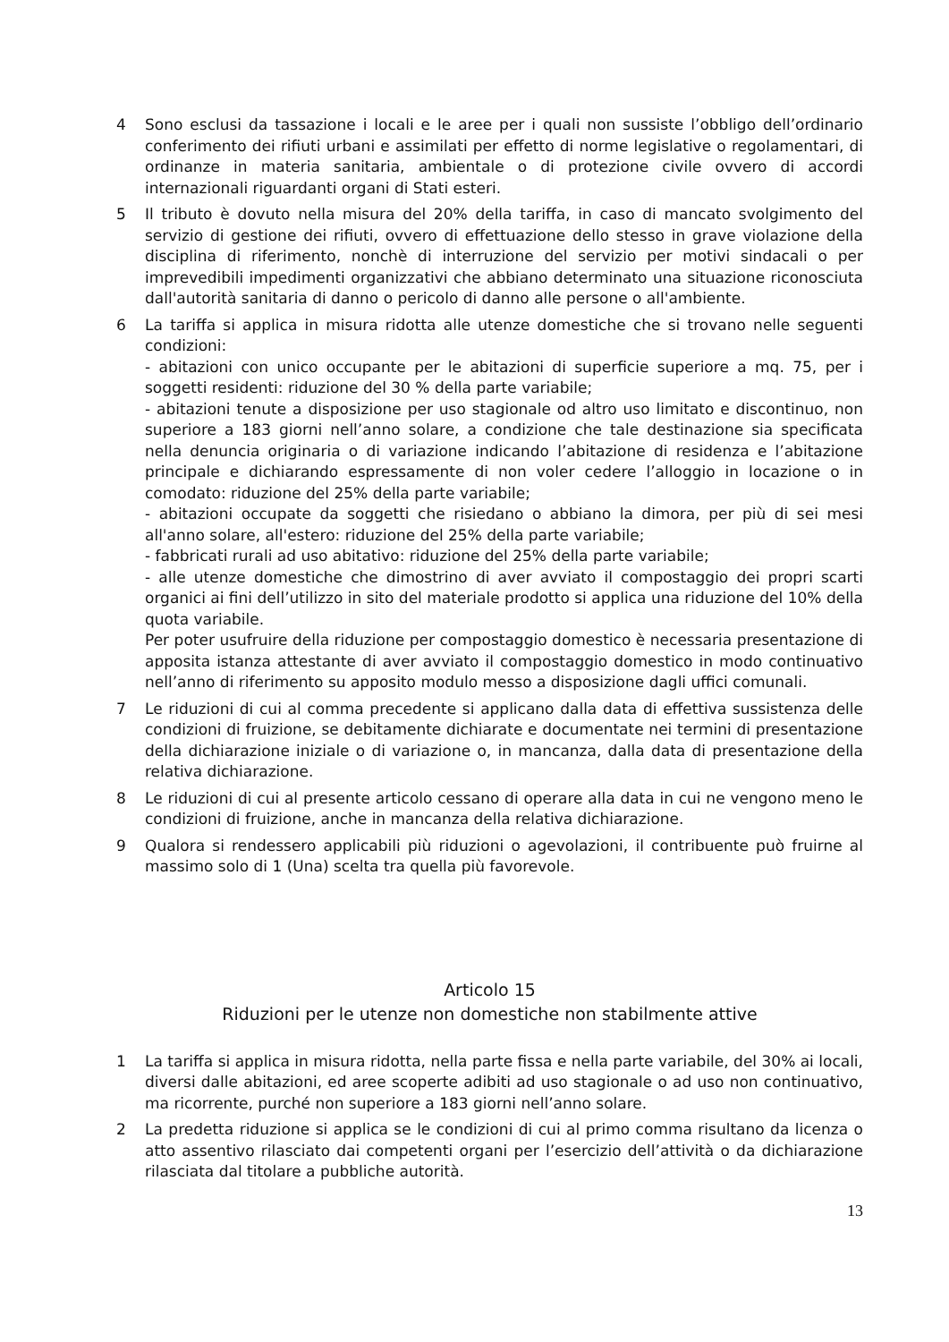4 Sono esclusi da tassazione i locali e le aree per i quali non sussiste l’obbligo dell’ordinario conferimento dei rifiuti urbani e assimilati per effetto di norme legislative o regolamentari, di ordinanze in materia sanitaria, ambientale o di protezione civile ovvero di accordi internazionali riguardanti organi di Stati esteri.
5 Il tributo è dovuto nella misura del 20% della tariffa, in caso di mancato svolgimento del servizio di gestione dei rifiuti, ovvero di effettuazione dello stesso in grave violazione della disciplina di riferimento, nonchè di interruzione del servizio per motivi sindacali o per imprevedibili impedimenti organizzativi che abbiano determinato una situazione riconosciuta dall'autorità sanitaria di danno o pericolo di danno alle persone o all'ambiente.
6 La tariffa si applica in misura ridotta alle utenze domestiche che si trovano nelle seguenti condizioni:
- abitazioni con unico occupante per le abitazioni di superficie superiore a mq. 75, per i soggetti residenti: riduzione del 30 % della parte variabile;
- abitazioni tenute a disposizione per uso stagionale od altro uso limitato e discontinuo, non superiore a 183 giorni nell’anno solare, a condizione che tale destinazione sia specificata nella denuncia originaria o di variazione indicando l’abitazione di residenza e l’abitazione principale e dichiarando espressamente di non voler cedere l’alloggio in locazione o in comodato: riduzione del 25% della parte variabile;
- abitazioni occupate da soggetti che risiedano o abbiano la dimora, per più di sei mesi all'anno solare, all'estero: riduzione del 25% della parte variabile;
- fabbricati rurali ad uso abitativo: riduzione del 25% della parte variabile;
- alle utenze domestiche che dimostrino di aver avviato il compostaggio dei propri scarti organici ai fini dell’utilizzo in sito del materiale prodotto si applica una riduzione del 10% della quota variabile.
Per poter usufruire della riduzione per compostaggio domestico è necessaria presentazione di apposita istanza attestante di aver avviato il compostaggio domestico in modo continuativo nell’anno di riferimento su apposito modulo messo a disposizione dagli uffici comunali.
7 Le riduzioni di cui al comma precedente si applicano dalla data di effettiva sussistenza delle condizioni di fruizione, se debitamente dichiarate e documentate nei termini di presentazione della dichiarazione iniziale o di variazione o, in mancanza, dalla data di presentazione della relativa dichiarazione.
8 Le riduzioni di cui al presente articolo cessano di operare alla data in cui ne vengono meno le condizioni di fruizione, anche in mancanza della relativa dichiarazione.
9 Qualora si rendessero applicabili più riduzioni o agevolazioni, il contribuente può fruirne al massimo solo di 1 (Una) scelta tra quella più favorevole.
Articolo 15
Riduzioni per le utenze non domestiche non stabilmente attive
1 La tariffa si applica in misura ridotta, nella parte fissa e nella parte variabile, del 30% ai locali, diversi dalle abitazioni, ed aree scoperte adibiti ad uso stagionale o ad uso non continuativo, ma ricorrente, purché non superiore a 183 giorni nell’anno solare.
2 La predetta riduzione si applica se le condizioni di cui al primo comma risultano da licenza o atto assentivo rilasciato dai competenti organi per l’esercizio dell’attività o da dichiarazione rilasciata dal titolare a pubbliche autorità.
13